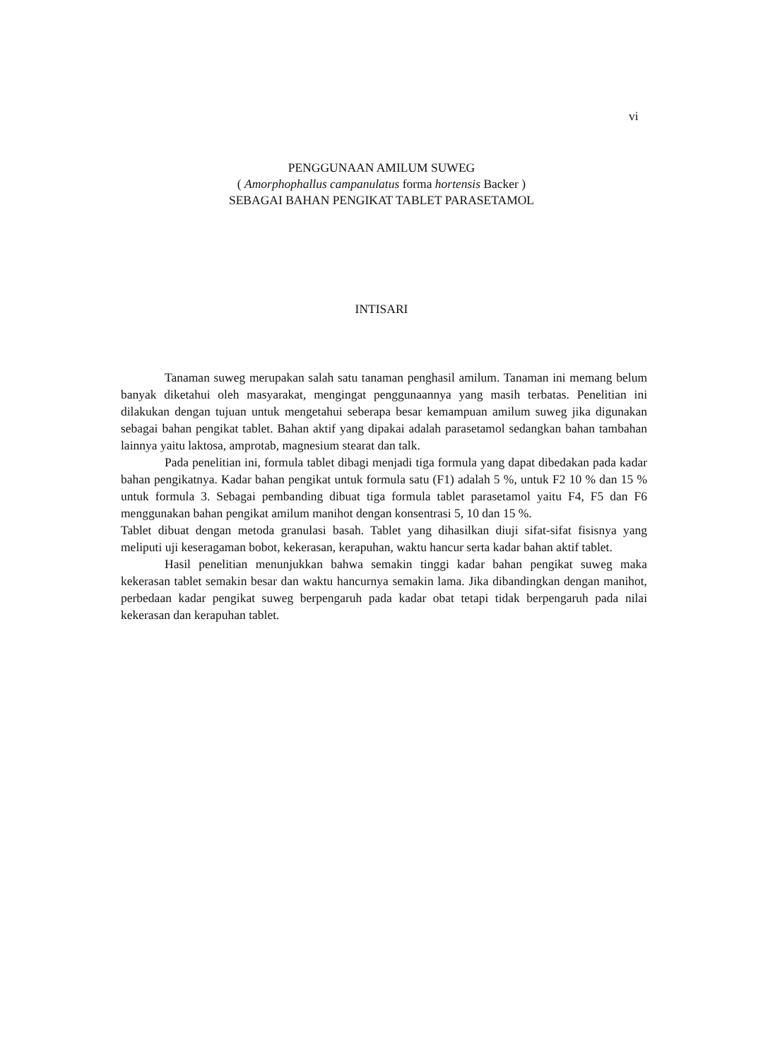vi
PENGGUNAAN AMILUM SUWEG
( Amorphophallus campanulatus forma hortensis Backer )
SEBAGAI BAHAN PENGIKAT TABLET PARASETAMOL
INTISARI
Tanaman suweg merupakan salah satu tanaman penghasil amilum. Tanaman ini memang belum banyak diketahui oleh masyarakat, mengingat penggunaannya yang masih terbatas. Penelitian ini dilakukan dengan tujuan untuk mengetahui seberapa besar kemampuan amilum suweg jika digunakan sebagai bahan pengikat tablet. Bahan aktif yang dipakai adalah parasetamol sedangkan bahan tambahan lainnya yaitu laktosa, amprotab, magnesium stearat dan talk.
Pada penelitian ini, formula tablet dibagi menjadi tiga formula yang dapat dibedakan pada kadar bahan pengikatnya. Kadar bahan pengikat untuk formula satu (F1) adalah 5 %, untuk F2 10 % dan 15 % untuk formula 3. Sebagai pembanding dibuat tiga formula tablet parasetamol yaitu F4, F5 dan F6 menggunakan bahan pengikat amilum manihot dengan konsentrasi 5, 10 dan 15 %.
Tablet dibuat dengan metoda granulasi basah. Tablet yang dihasilkan diuji sifat-sifat fisisnya yang meliputi uji keseragaman bobot, kekerasan, kerapuhan, waktu hancur serta kadar bahan aktif tablet.
Hasil penelitian menunjukkan bahwa semakin tinggi kadar bahan pengikat suweg maka kekerasan tablet semakin besar dan waktu hancurnya semakin lama. Jika dibandingkan dengan manihot, perbedaan kadar pengikat suweg berpengaruh pada kadar obat tetapi tidak berpengaruh pada nilai kekerasan dan kerapuhan tablet.